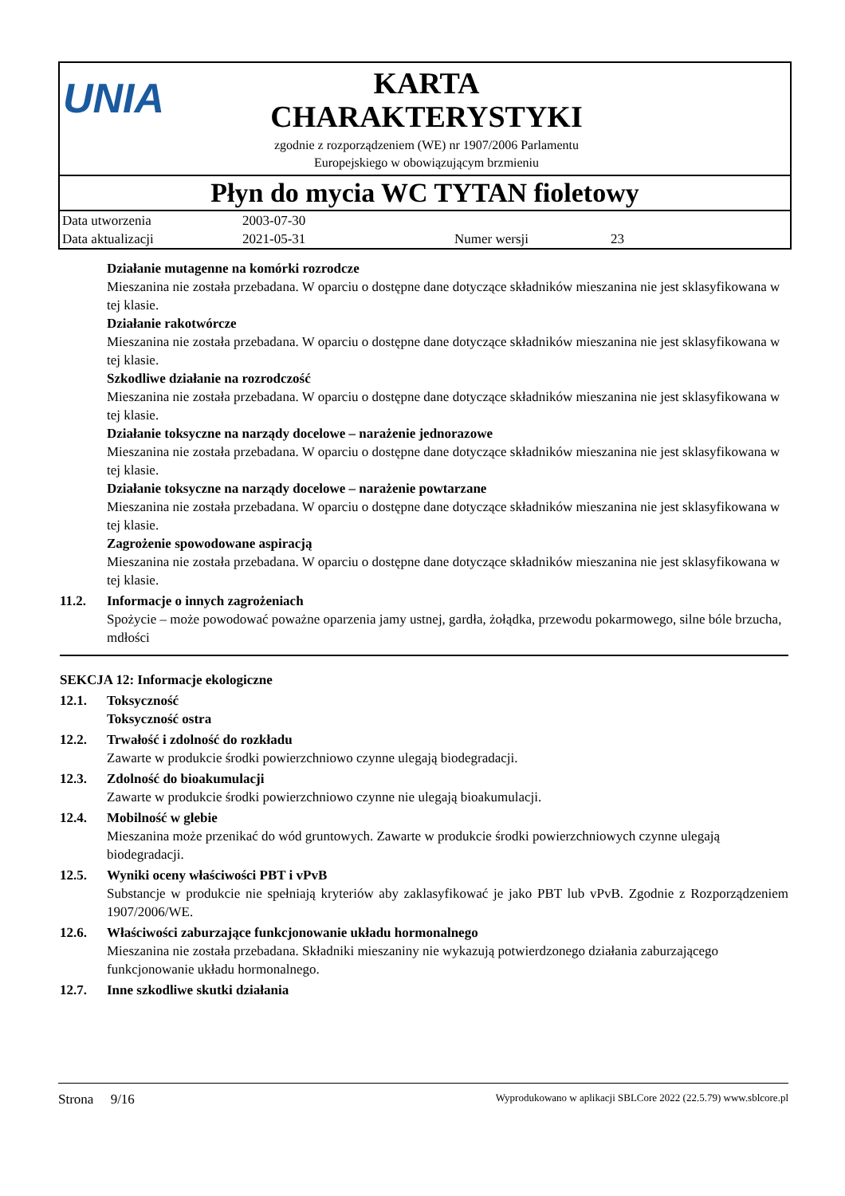UNIA
KARTA
CHARAKTERYSTYKI
zgodnie z rozporządzeniem (WE) nr 1907/2006 Parlamentu
Europejskiego w obowiązującym brzmieniu
Płyn do mycia WC TYTAN fioletowy
| Data utworzenia | 2003-07-30 | | |
| Data aktualizacji | 2021-05-31 | Numer wersji | 23 |
Działanie mutagenne na komórki rozrodcze
Mieszanina nie została przebadana. W oparciu o dostępne dane dotyczące składników mieszanina nie jest sklasyfikowana w tej klasie.
Działanie rakotwórcze
Mieszanina nie została przebadana. W oparciu o dostępne dane dotyczące składników mieszanina nie jest sklasyfikowana w tej klasie.
Szkodliwe działanie na rozrodczość
Mieszanina nie została przebadana. W oparciu o dostępne dane dotyczące składników mieszanina nie jest sklasyfikowana w tej klasie.
Działanie toksyczne na narządy docelowe – narażenie jednorazowe
Mieszanina nie została przebadana. W oparciu o dostępne dane dotyczące składników mieszanina nie jest sklasyfikowana w tej klasie.
Działanie toksyczne na narządy docelowe – narażenie powtarzane
Mieszanina nie została przebadana. W oparciu o dostępne dane dotyczące składników mieszanina nie jest sklasyfikowana w tej klasie.
Zagrożenie spowodowane aspiracją
Mieszanina nie została przebadana. W oparciu o dostępne dane dotyczące składników mieszanina nie jest sklasyfikowana w tej klasie.
11.2. Informacje o innych zagrożeniach
Spożycie – może powodować poważne oparzenia jamy ustnej, gardła, żołądka, przewodu pokarmowego, silne bóle brzucha, mdłości
SEKCJA 12: Informacje ekologiczne
12.1. Toksyczność
Toksyczność ostra
12.2. Trwałość i zdolność do rozkładu
Zawarte w produkcie środki powierzchniowo czynne ulegają biodegradacji.
12.3. Zdolność do bioakumulacji
Zawarte w produkcie środki powierzchniowo czynne nie ulegają bioakumulacji.
12.4. Mobilność w glebie
Mieszanina może przenikać do wód gruntowych. Zawarte w produkcie środki powierzchniowych czynne ulegają biodegradacji.
12.5. Wyniki oceny właściwości PBT i vPvB
Substancje w produkcie nie spełniają kryteriów aby zaklasyfikować je jako PBT lub vPvB. Zgodnie z Rozporządzeniem 1907/2006/WE.
12.6. Właściwości zaburzające funkcjonowanie układu hormonalnego
Mieszanina nie została przebadana. Składniki mieszaniny nie wykazują potwierdzonego działania zaburzającego funkcjonowanie układu hormonalnego.
12.7. Inne szkodliwe skutki działania
Strona 9/16 Wyprodukowano w aplikacji SBLCore 2022 (22.5.79) www.sblcore.pl